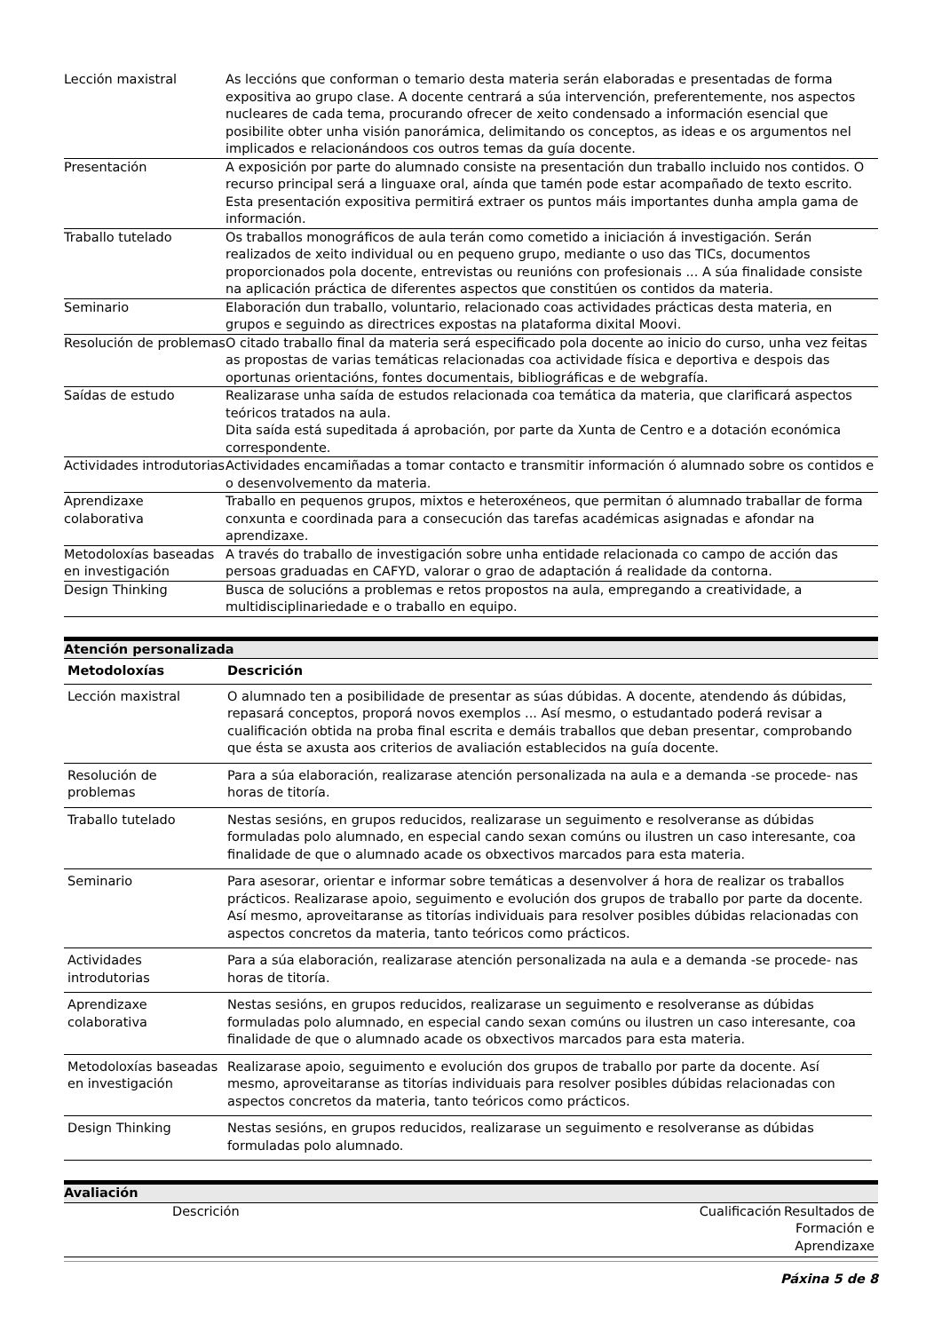| Lección maxistral | As leccións que conforman o temario desta materia serán elaboradas e presentadas de forma expositiva ao grupo clase. A docente centrará a súa intervención, preferentemente, nos aspectos nucleares de cada tema, procurando ofrecer de xeito condensado a información esencial que posibilite obter unha visión panorámica, delimitando os conceptos, as ideas e os argumentos nel implicados e relacionándoos cos outros temas da guía docente. |
| Presentación | A exposición por parte do alumnado consiste na presentación dun traballo incluido nos contidos. O recurso principal será a linguaxe oral, aínda que tamén pode estar acompañado de texto escrito. Esta presentación expositiva permitirá extraer os puntos máis importantes dunha ampla gama de información. |
| Traballo tutelado | Os traballos monográficos de aula terán como cometido a iniciación á investigación. Serán realizados de xeito individual ou en pequeno grupo, mediante o uso das TICs, documentos proporcionados pola docente, entrevistas ou reunións con profesionais ... A súa finalidade consiste na aplicación práctica de diferentes aspectos que constitúen os contidos da materia. |
| Seminario | Elaboración dun traballo, voluntario, relacionado coas actividades prácticas desta materia, en grupos e seguindo as directrices expostas na plataforma dixital Moovi. |
| Resolución de problemas | O citado traballo final da materia será especificado pola docente ao inicio do curso, unha vez feitas as propostas de varias temáticas relacionadas coa actividade física e deportiva e despois das oportunas orientacións, fontes documentais, bibliográficas e de webgrafía. |
| Saídas de estudo | Realizarase unha saída de estudos relacionada coa temática da materia, que clarificará aspectos teóricos tratados na aula. Dita saída está supeditada á aprobación, por parte da Xunta de Centro e a dotación económica correspondente. |
| Actividades introdutorias | Actividades encamiñadas a tomar contacto e transmitir información ó alumnado sobre os contidos e o desenvolvemento da materia. |
| Aprendizaxe colaborativa | Traballo en pequenos grupos, mixtos e heteroxéneos, que permitan ó alumnado traballar de forma conxunta e coordinada para a consecución das tarefas académicas asignadas e afondar na aprendizaxe. |
| Metodoloxías baseadas en investigación | A través do traballo de investigación sobre unha entidade relacionada co campo de acción das persoas graduadas en CAFYD, valorar o grao de adaptación á realidade da contorna. |
| Design Thinking | Busca de solucións a problemas e retos propostos na aula, empregando a creatividade, a multidisciplinariedade e o traballo en equipo. |
Atención personalizada
| Metodoloxías | Descrición |
| --- | --- |
| Lección maxistral | O alumnado ten a posibilidade de presentar as súas dúbidas. A docente, atendendo ás dúbidas, repasará conceptos, proporá novos exemplos ... Así mesmo, o estudantado poderá revisar a cualificación obtida na proba final escrita e demáis traballos que deban presentar, comprobando que ésta se axusta aos criterios de avaliación establecidos na guía docente. |
| Resolución de problemas | Para a súa elaboración, realizarase atención personalizada na aula e a demanda -se procede- nas horas de titoría. |
| Traballo tutelado | Nestas sesións, en grupos reducidos, realizarase un seguimento e resolveranse as dúbidas formuladas polo alumnado, en especial cando sexan comúns ou ilustren un caso interesante, coa finalidade de que o alumnado acade os obxectivos marcados para esta materia. |
| Seminario | Para asesorar, orientar e informar sobre temáticas a desenvolver á hora de realizar os traballos prácticos. Realizarase apoio, seguimento e evolución dos grupos de traballo por parte da docente. Así mesmo, aproveitaranse as titorías individuais para resolver posibles dúbidas relacionadas con aspectos concretos da materia, tanto teóricos como prácticos. |
| Actividades introdutorias | Para a súa elaboración, realizarase atención personalizada na aula e a demanda -se procede- nas horas de titoría. |
| Aprendizaxe colaborativa | Nestas sesións, en grupos reducidos, realizarase un seguimento e resolveranse as dúbidas formuladas polo alumnado, en especial cando sexan comúns ou ilustren un caso interesante, coa finalidade de que o alumnado acade os obxectivos marcados para esta materia. |
| Metodoloxías baseadas en investigación | Realizarase apoio, seguimento e evolución dos grupos de traballo por parte da docente. Así mesmo, aproveitaranse as titorías individuais para resolver posibles dúbidas relacionadas con aspectos concretos da materia, tanto teóricos como prácticos. |
| Design Thinking | Nestas sesións, en grupos reducidos, realizarase un seguimento e resolveranse as dúbidas formuladas polo alumnado. |
Avaliación
| | Descrición | Cualificación | Resultados de Formación e Aprendizaxe |
Páxina 5 de 8